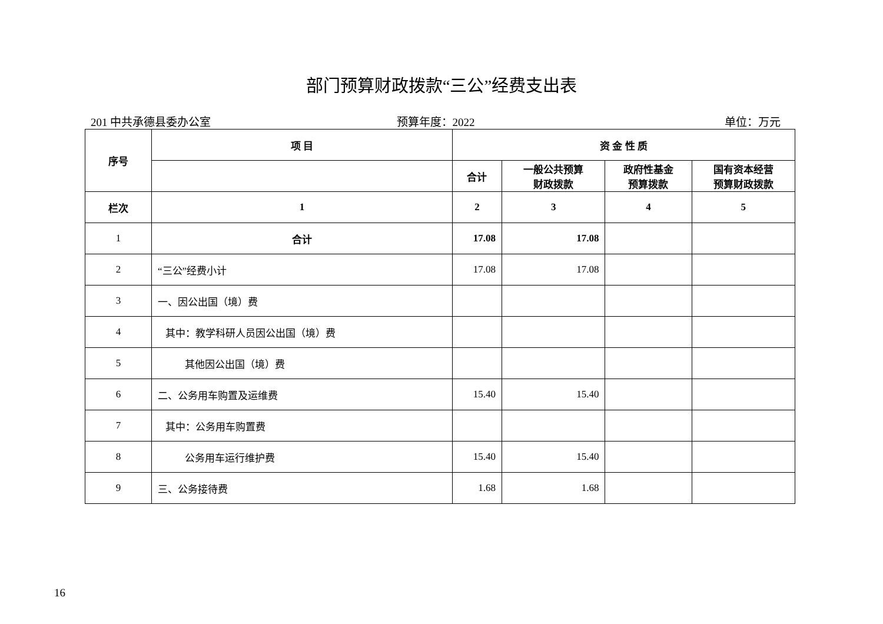部门预算财政拨款“三公”经费支出表
201 中共承德县委办公室 预算年度：2022 单位：万元
| 序号 | 项 目 | 资 金 性 质 | | | |
| --- | --- | --- | --- | --- | --- |
| | | 合计 | 一般公共预算 财政拨款 | 政府性基金 预算拨款 | 国有资本经营 预算财政拨款 |
| 栏次 | 1 | 2 | 3 | 4 | 5 |
| 1 | 合计 | 17.08 | 17.08 | | |
| 2 | “三公”经费小计 | 17.08 | 17.08 | | |
| 3 | 一、因公出国（境）费 | | | | |
| 4 | 其中：教学科研人员因公出国（境）费 | | | | |
| 5 | 其他因公出国（境）费 | | | | |
| 6 | 二、公务用车购置及运维费 | 15.40 | 15.40 | | |
| 7 | 其中：公务用车购置费 | | | | |
| 8 | 公务用车运行维护费 | 15.40 | 15.40 | | |
| 9 | 三、公务接待费 | 1.68 | 1.68 | | |
16